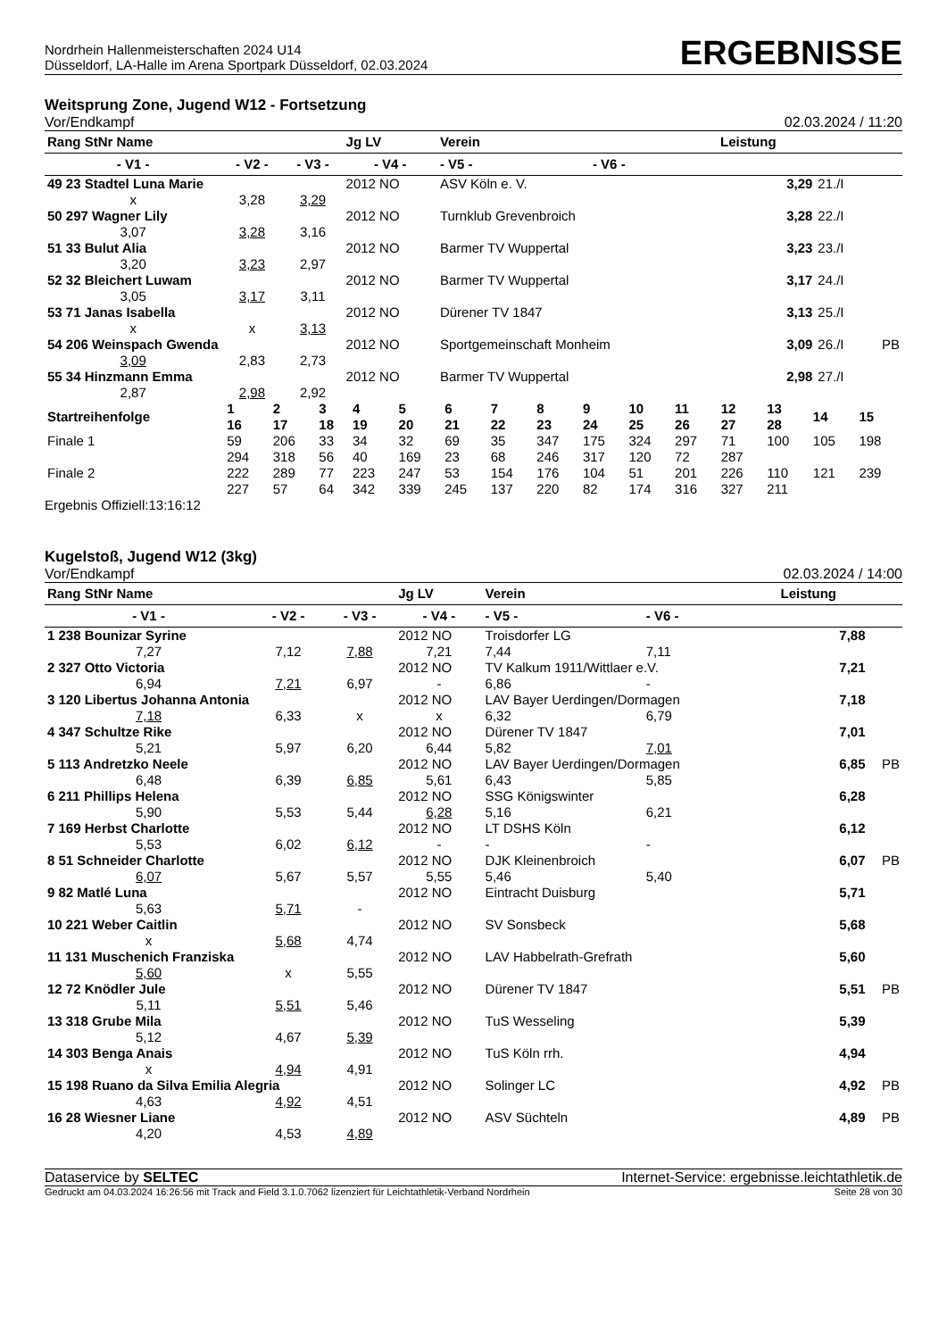Nordrhein Hallenmeisterschaften 2024 U14
Düsseldorf, LA-Halle im Arena Sportpark Düsseldorf, 02.03.2024
ERGEBNISSE
Weitsprung Zone, Jugend W12 - Fortsetzung
Vor/Endkampf 02.03.2024 / 11:20
| Rang StNr Name | | | Jg LV | Verein | | Leistung | | |
| --- | --- | --- | --- | --- | --- | --- | --- | --- |
| - V1 - | - V2 - | - V3 - | - V4 - | - V5 - | - V6 - | | | |
| 49 23 Stadtel Luna Marie | | | 2012 NO | ASV Köln e. V. | | 3,29 | 21./I | |
| x | 3,28 | 3,29 | | | | | | |
| 50 297 Wagner Lily | | | 2012 NO | Turnklub Grevenbroich | | 3,28 | 22./I | |
| 3,07 | 3,28 | 3,16 | | | | | | |
| 51 33 Bulut Alia | | | 2012 NO | Barmer TV Wuppertal | | 3,23 | 23./I | |
| 3,20 | 3,23 | 2,97 | | | | | | |
| 52 32 Bleichert Luwam | | | 2012 NO | Barmer TV Wuppertal | | 3,17 | 24./I | |
| 3,05 | 3,17 | 3,11 | | | | | | |
| 53 71 Janas Isabella | | | 2012 NO | Dürener TV 1847 | | 3,13 | 25./I | |
| x | x | 3,13 | | | | | | |
| 54 206 Weinspach Gwenda | | | 2012 NO | Sportgemeinschaft Monheim | | 3,09 | 26./I | PB |
| 3,09 | 2,83 | 2,73 | | | | | | |
| 55 34 Hinzmann Emma | | | 2012 NO | Barmer TV Wuppertal | | 2,98 | 27./I | |
| 2,87 | 2,98 | 2,92 | | | | | | |
| Startreihenfolge | 1 16 | 2 17 | 3 18 | 4 19 | 5 20 | 6 21 | 7 22 | 8 23 | 9 24 | 10 25 | 11 26 | 12 27 | 13 28 | 14 | 15 |
| Finale 1 | 59 | 206 | 33 | 34 | 32 | 69 | 35 | 347 | 175 | 324 | 297 | 71 | 100 | 105 | 198 |
| | 294 | 318 | 56 | 40 | 169 | 23 | 68 | 246 | 317 | 120 | 72 | 287 | | | |
| Finale 2 | 222 | 289 | 77 | 223 | 247 | 53 | 154 | 176 | 104 | 51 | 201 | 226 | 110 | 121 | 239 |
| | 227 | 57 | 64 | 342 | 339 | 245 | 137 | 220 | 82 | 174 | 316 | 327 | 211 | | |
Ergebnis Offiziell:13:16:12
Kugelstoß, Jugend W12 (3kg)
Vor/Endkampf 02.03.2024 / 14:00
| Rang StNr Name | | | Jg LV | Verein | | Leistung | |
| --- | --- | --- | --- | --- | --- | --- | --- |
| - V1 - | - V2 - | - V3 - | - V4 - | - V5 - | - V6 - | | |
| 1 238 Bounizar Syrine | | | 2012 NO | Troisdorfer LG | | 7,88 | |
| 7,27 | 7,12 | 7,88 | 7,21 | 7,44 | 7,11 | | |
| 2 327 Otto Victoria | | | 2012 NO | TV Kalkum 1911/Wittlaer e.V. | | 7,21 | |
| 6,94 | 7,21 | 6,97 | - | 6,86 | - | | |
| 3 120 Libertus Johanna Antonia | | | 2012 NO | LAV Bayer Uerdingen/Dormagen | | 7,18 | |
| 7,18 | 6,33 | x | x | 6,32 | 6,79 | | |
| 4 347 Schultze Rike | | | 2012 NO | Dürener TV 1847 | | 7,01 | |
| 5,21 | 5,97 | 6,20 | 6,44 | 5,82 | 7,01 | | |
| 5 113 Andretzko Neele | | | 2012 NO | LAV Bayer Uerdingen/Dormagen | | 6,85 | PB |
| 6,48 | 6,39 | 6,85 | 5,61 | 6,43 | 5,85 | | |
| 6 211 Phillips Helena | | | 2012 NO | SSG Königswinter | | 6,28 | |
| 5,90 | 5,53 | 5,44 | 6,28 | 5,16 | 6,21 | | |
| 7 169 Herbst Charlotte | | | 2012 NO | LT DSHS Köln | | 6,12 | |
| 5,53 | 6,02 | 6,12 | - | - | - | | |
| 8 51 Schneider Charlotte | | | 2012 NO | DJK Kleinenbroich | | 6,07 | PB |
| 6,07 | 5,67 | 5,57 | 5,55 | 5,46 | 5,40 | | |
| 9 82 Matlé Luna | | | 2012 NO | Eintracht Duisburg | | 5,71 | |
| 5,63 | 5,71 | - | | | | | |
| 10 221 Weber Caitlin | | | 2012 NO | SV Sonsbeck | | 5,68 | |
| x | 5,68 | 4,74 | | | | | |
| 11 131 Muschenich Franziska | | | 2012 NO | LAV Habbelrath-Grefrath | | 5,60 | |
| 5,60 | x | 5,55 | | | | | |
| 12 72 Knödler Jule | | | 2012 NO | Dürener TV 1847 | | 5,51 | PB |
| 5,11 | 5,51 | 5,46 | | | | | |
| 13 318 Grube Mila | | | 2012 NO | TuS Wesseling | | 5,39 | |
| 5,12 | 4,67 | 5,39 | | | | | |
| 14 303 Benga Anais | | | 2012 NO | TuS Köln rrh. | | 4,94 | |
| x | 4,94 | 4,91 | | | | | |
| 15 198 Ruano da Silva Emilia Alegria | | | 2012 NO | Solinger LC | | 4,92 | PB |
| 4,63 | 4,92 | 4,51 | | | | | |
| 16 28 Wiesner Liane | | | 2012 NO | ASV Süchteln | | 4,89 | PB |
| 4,20 | 4,53 | 4,89 | | | | | |
Dataservice by SELTEC Internet-Service: ergebnisse.leichtathletik.de
Gedruckt am 04.03.2024 16:26:56 mit Track and Field 3.1.0.7062 lizenziert für Leichtathletik-Verband Nordrhein Seite 28 von 30